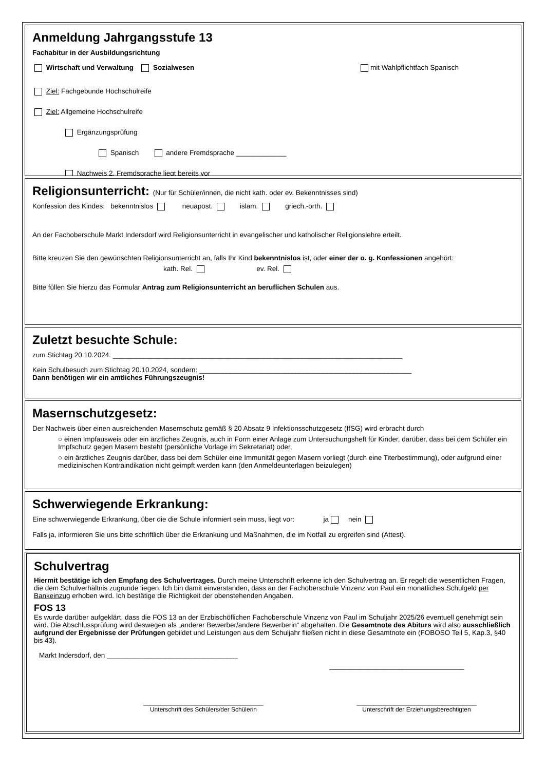Anmeldung Jahrgangsstufe 13
Fachabitur in der Ausbildungsrichtung
Wirtschaft und Verwaltung Sozialwesen mit Wahlpflichtfach Spanisch
Ziel: Fachgebunde Hochschulreife
Ziel: Allgemeine Hochschulreife
Ergänzungsprüfung
Spanisch andere Fremdsprache _____________
Nachweis 2. Fremdsprache liegt bereits vor
Religionsunterricht: (Nur für Schüler/innen, die nicht kath. oder ev. Bekenntnisses sind)
Konfession des Kindes: bekenntnislos neuapost. islam. griech.-orth.
An der Fachoberschule Markt Indersdorf wird Religionsunterricht in evangelischer und katholischer Religionslehre erteilt.
Bitte kreuzen Sie den gewünschten Religionsunterricht an, falls Ihr Kind bekenntnislos ist, oder einer der o. g. Konfessionen angehört:
kath. Rel. ev. Rel.
Bitte füllen Sie hierzu das Formular Antrag zum Religionsunterricht an beruflichen Schulen aus.
Zuletzt besuchte Schule:
zum Stichtag 20.10.2024: ___________________________________________________________________________
Kein Schulbesuch zum Stichtag 20.10.2024, sondern: _______________________________________________________
Dann benötigen wir ein amtliches Führungszeugnis!
Masernschutzgesetz:
Der Nachweis über einen ausreichenden Masernschutz gemäß § 20 Absatz 9 Infektionsschutzgesetz (IfSG) wird erbracht durch
○ einen Impfausweis oder ein ärztliches Zeugnis, auch in Form einer Anlage zum Untersuchungsheft für Kinder, darüber, dass bei dem Schüler ein Impfschutz gegen Masern besteht (persönliche Vorlage im Sekretariat) oder,
○ ein ärztliches Zeugnis darüber, dass bei dem Schüler eine Immunität gegen Masern vorliegt (durch eine Titerbestimmung), oder aufgrund einer medizinischen Kontraindikation nicht geimpft werden kann (den Anmeldeunterlagen beizulegen)
Schwerwiegende Erkrankung:
Eine schwerwiegende Erkrankung, über die die Schule informiert sein muss, liegt vor: ja nein
Falls ja, informieren Sie uns bitte schriftlich über die Erkrankung und Maßnahmen, die im Notfall zu ergreifen sind (Attest).
Schulvertrag
Hiermit bestätige ich den Empfang des Schulvertrages. Durch meine Unterschrift erkenne ich den Schulvertrag an. Er regelt die wesentlichen Fragen, die dem Schulverhältnis zugrunde liegen. Ich bin damit einverstanden, dass an der Fachoberschule Vinzenz von Paul ein monatliches Schulgeld per Bankeinzug erhoben wird. Ich bestätige die Richtigkeit der obenstehenden Angaben.
FOS 13
Es wurde darüber aufgeklärt, dass die FOS 13 an der Erzbischöflichen Fachoberschule Vinzenz von Paul im Schuljahr 2025/26 eventuell genehmigt sein wird. Die Abschlussprüfung wird deswegen als „anderer Bewerber/andere Bewerberin“ abgehalten. Die Gesamtnote des Abiturs wird also ausschließlich aufgrund der Ergebnisse der Prüfungen gebildet und Leistungen aus dem Schuljahr fließen nicht in diese Gesamtnote ein (FOBOSO Teil 5, Kap.3, §40 bis 43).
Markt Indersdorf, den __________________________________
___________________________________
___________________________________
Unterschrift des Schülers/der Schülerin
___________________________________
Unterschrift der Erziehungsberechtigten